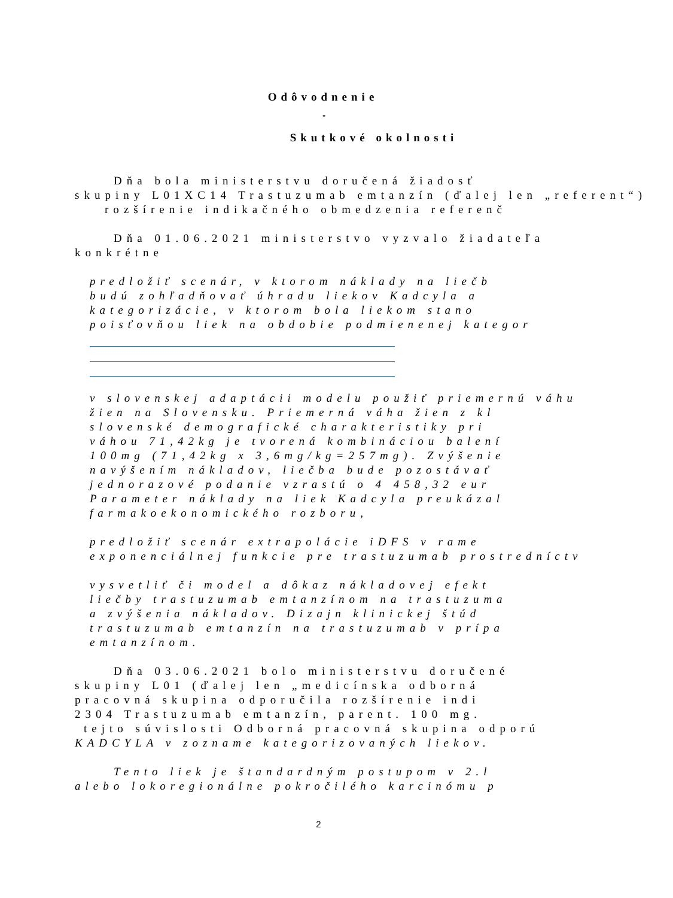Odôvodnenie
"
Skutkové okolnosti
Dňa bola ministerstvu doručená žiadosť
skupiny L01XC14 Trastuzumab emtanzín (ďalej len „referent“)
rozšírenie indikačného obmedzenia referenč
Dňa 01.06.2021 ministerstvo vyzvalo žiadateľa
konkrétne
predložiť scenár, v ktorom náklady na liečb
budú zohľadňovať úhradu liekov Kadcyla a
kategorizácie, v ktorom bola liekom stano
poisťovňou liek na obdobie podmienenej kategor
v slovenskej adaptácii modelu použiť priemernú váhu
žien na Slovensku. Priemerná váha žien z kl
slovenské demografické charakteristiky pri
váhou 71,42kg je tvorená kombináciou balení
100mg (71,42kg x 3,6mg/kg=257mg). Zvýšenie
navýšením nákladov, liečba bude pozostávať
jednorazové podanie vzrastú o 4 458,32 eur
Parameter náklady na liek Kadcyla preukázal
farmakoekonomického rozboru,
predložiť scenár extrapolácie iDFS v rame
exponenciálnej funkcie pre trastuzumab prostredníctv
vysvetliť či model a dôkaz nákladovej efekt
liečby trastuzumab emtanzínom na trastuzuma
a zvýšenia nákladov. Dizajn klinickej štúd
trastuzumab emtanzín na trastuzumab v prípa
emtanzínom.
Dňa 03.06.2021 bolo ministerstvu doručené
skupiny L01 (ďalej len „medicínska odborná
pracovná skupina odporučila rozšírenie indi
2304 Trastuzumab emtanzín, parent. 100 mg.
tejto súvislosti Odborná pracovná skupina odporú
KADCYLA v zozname kategorizovaných liekov.
Tento liek je štandardným postupom v 2.l
alebo lokoregionálne pokročilého karcinómu p
2